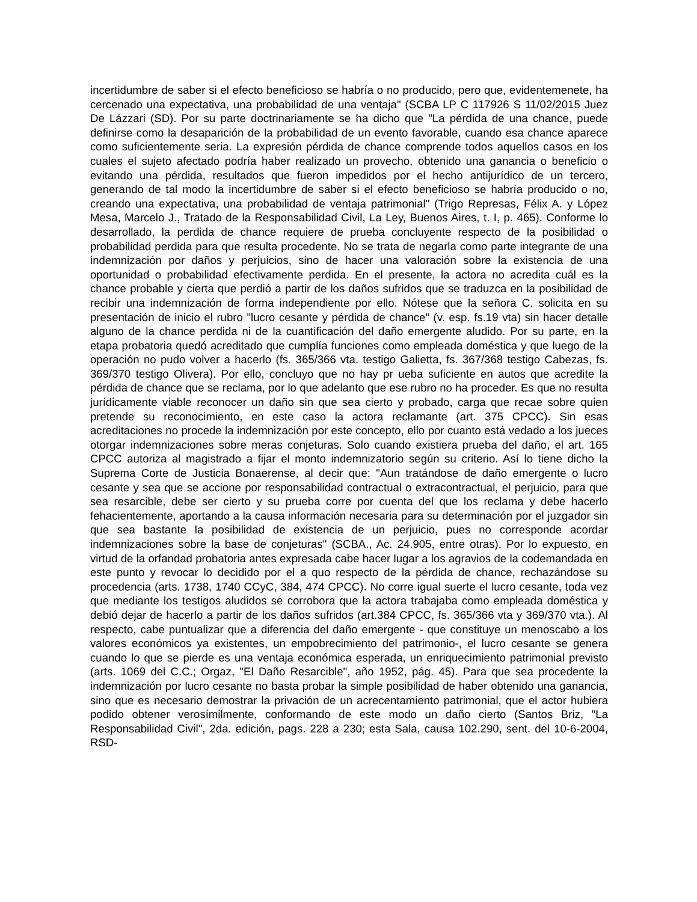incertidumbre de saber si el efecto beneficioso se habría o no producido, pero que, evidentemenete, ha cercenado una expectativa, una probabilidad de una ventaja" (SCBA LP C 117926 S 11/02/2015 Juez De Lázzari (SD). Por su parte doctrinariamente se ha dicho que "La pérdida de una chance, puede definirse como la desaparición de la probabilidad de un evento favorable, cuando esa chance aparece como suficientemente seria. La expresión pérdida de chance comprende todos aquellos casos en los cuales el sujeto afectado podría haber realizado un provecho, obtenido una ganancia o beneficio o evitando una pérdida, resultados que fueron impedidos por el hecho antijurídico de un tercero, generando de tal modo la incertidumbre de saber si el efecto beneficioso se habría producido o no, creando una expectativa, una probabilidad de ventaja patrimonial" (Trigo Represas, Félix A. y López Mesa, Marcelo J., Tratado de la Responsabilidad Civil, La Ley, Buenos Aires, t. I, p. 465). Conforme lo desarrollado, la perdida de chance requiere de prueba concluyente respecto de la posibilidad o probabilidad perdida para que resulta procedente. No se trata de negarla como parte integrante de una indemnización por daños y perjuicios, sino de hacer una valoración sobre la existencia de una oportunidad o probabilidad efectivamente perdida. En el presente, la actora no acredita cuál es la chance probable y cierta que perdió a partir de los daños sufridos que se traduzca en la posibilidad de recibir una indemnización de forma independiente por ello. Nótese que la señora C. solicita en su presentación de inicio el rubro "lucro cesante y pérdida de chance" (v. esp. fs.19 vta) sin hacer detalle alguno de la chance perdida ni de la cuantificación del daño emergente aludido. Por su parte, en la etapa probatoria quedó acreditado que cumplía funciones como empleada doméstica y que luego de la operación no pudo volver a hacerlo (fs. 365/366 vta. testigo Galietta, fs. 367/368 testigo Cabezas, fs. 369/370 testigo Olivera). Por ello, concluyo que no hay pr ueba suficiente en autos que acredite la pérdida de chance que se reclama, por lo que adelanto que ese rubro no ha proceder. Es que no resulta jurídicamente viable reconocer un daño sin que sea cierto y probado, carga que recae sobre quien pretende su reconocimiento, en este caso la actora reclamante (art. 375 CPCC). Sin esas acreditaciones no procede la indemnización por este concepto, ello por cuanto está vedado a los jueces otorgar indemnizaciones sobre meras conjeturas. Solo cuando existiera prueba del daño, el art. 165 CPCC autoriza al magistrado a fijar el monto indemnizatorio según su criterio. Así lo tiene dicho la Suprema Corte de Justicia Bonaerense, al decir que: "Aun tratándose de daño emergente o lucro cesante y sea que se accione por responsabilidad contractual o extracontractual, el perjuicio, para que sea resarcible, debe ser cierto y su prueba corre por cuenta del que los reclama y debe hacerlo fehacientemente, aportando a la causa información necesaria para su determinación por el juzgador sin que sea bastante la posibilidad de existencia de un perjuicio, pues no corresponde acordar indemnizaciones sobre la base de conjeturas" (SCBA., Ac. 24.905, entre otras). Por lo expuesto, en virtud de la orfandad probatoria antes expresada cabe hacer lugar a los agravios de la codemandada en este punto y revocar lo decidido por el a quo respecto de la pérdida de chance, rechazándose su procedencia (arts. 1738, 1740 CCyC, 384, 474 CPCC). No corre igual suerte el lucro cesante, toda vez que mediante los testigos aludidos se corrobora que la actora trabajaba como empleada doméstica y debió dejar de hacerlo a partir de los daños sufridos (art.384 CPCC, fs. 365/366 vta y 369/370 vta.). Al respecto, cabe puntualizar que a diferencia del daño emergente - que constituye un menoscabo a los valores económicos ya existentes, un empobrecimiento del patrimonio-, el lucro cesante se genera cuando lo que se pierde es una ventaja económica esperada, un enriquecimiento patrimonial previsto (arts. 1069 del C.C.; Orgaz, "El Daño Resarcible", año 1952, pág. 45). Para que sea procedente la indemnización por lucro cesante no basta probar la simple posibilidad de haber obtenido una ganancia, sino que es necesario demostrar la privación de un acrecentamiento patrimonial, que el actor hubiera podido obtener verosímilmente, conformando de este modo un daño cierto (Santos Briz, "La Responsabilidad Civil", 2da. edición, pags. 228 a 230; esta Sala, causa 102.290, sent. del 10-6-2004, RSD-